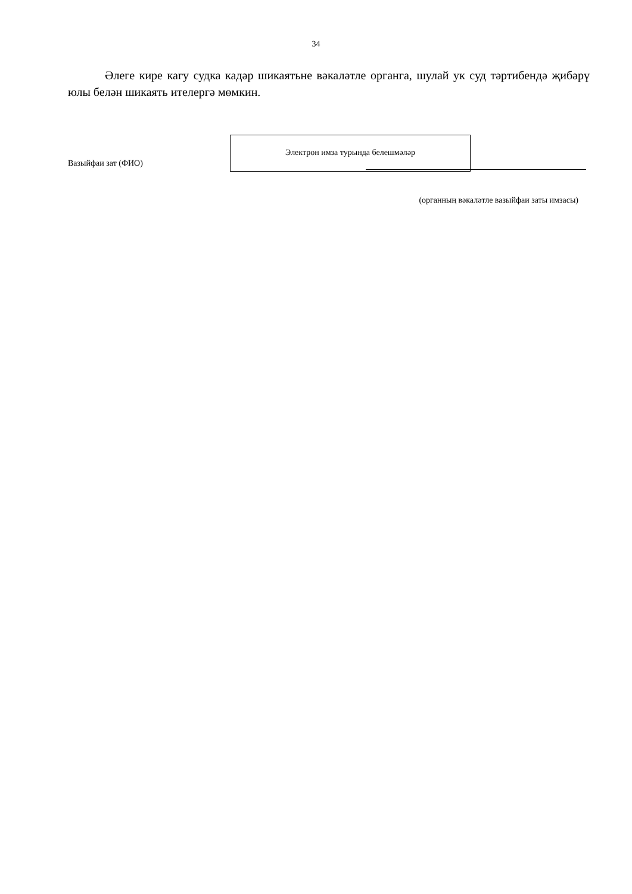34
Әлеге кире кагу судка кадәр шикаятьне вәкаләтле органга, шулай ук суд тәртибендә җибәрү юлы белән шикаять ителергә мөмкин.
Вазыйфаи зат (ФИО)
Электрон имза турында белешмәләр
(органның вәкаләтле вазыйфаи заты имзасы)